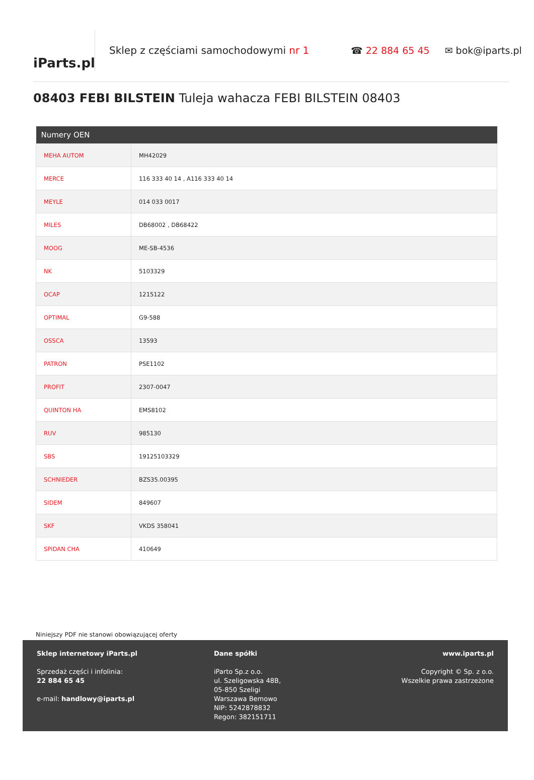iParts.pl
Sklep z częściami samochodowymi nr 1 ☎ 22 884 65 45 ✉ bok@iparts.pl
08403 FEBI BILSTEIN Tuleja wahacza FEBI BILSTEIN 08403
| Numery OEN | |
| --- | --- |
| MEHA AUTOM | MH42029 |
| MERCE | 116 333 40 14 , A116 333 40 14 |
| MEYLE | 014 033 0017 |
| MILES | DB68002 , DB68422 |
| MOOG | ME-SB-4536 |
| NK | 5103329 |
| OCAP | 1215122 |
| OPTIMAL | G9-588 |
| OSSCA | 13593 |
| PATRON | PSE1102 |
| PROFIT | 2307-0047 |
| QUINTON HA | EMS8102 |
| RUV | 985130 |
| SBS | 19125103329 |
| SCHNIEDER | BZS35.00395 |
| SIDEM | 849607 |
| SKF | VKDS 358041 |
| SPIDAN CHA | 410649 |
Niniejszy PDF nie stanowi obowiązującej oferty
Sklep internetowy iParts.pl
Sprzedaż części i infolinia:
22 884 65 45
e-mail: handlowy@iparts.pl
Dane spółki
iParto Sp.z o.o.
ul. Szeligowska 48B,
05-850 Szeligi
Warszawa Bemowo
NIP: 5242878832
Regon: 382151711
www.iparts.pl
Copyright © Sp. z o.o.
Wszelkie prawa zastrzeżone